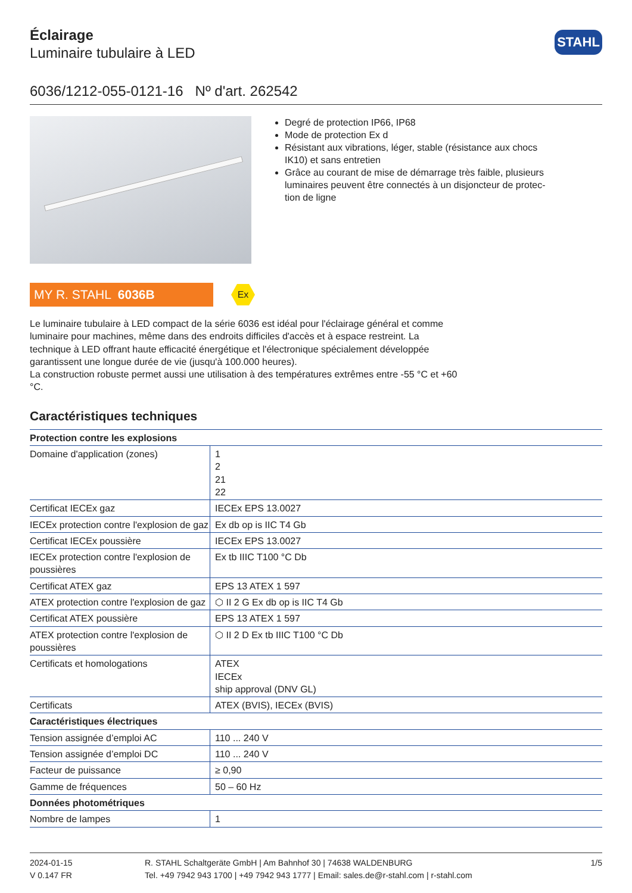Éclairage
Luminaire tubulaire à LED
STAHL
6036/1212-055-0121-16 Nº d'art. 262542
Degré de protection IP66, IP68
Mode de protection Ex d
Résistant aux vibrations, léger, stable (résistance aux chocs IK10) et sans entretien
Grâce au courant de mise de démarrage très faible, plusieurs luminaires peuvent être connectés à un disjoncteur de protec­tion de ligne
MY R. STAHL 6036B
Ex
Le luminaire tubulaire à LED compact de la série 6036 est idéal pour l'éclairage général et comme luminaire pour machines, même dans des endroits difficiles d'accès et à espace restreint. La technique à LED offrant haute efficacité énergétique et l'électronique spécialement développée garantissent une longue durée de vie (jusqu'à 100.000 heures).
La construction robuste permet aussi une utilisation à des températures extrêmes entre -55 °C et +60 °C.
Caractéristiques techniques
| Protection contre les explosions | |
| --- | --- |
| Domaine d'application (zones) | 1 2 21 22 |
| Certificat IECEx gaz | IECEx EPS 13.0027 |
| IECEx protection contre l'explosion de gaz | Ex db op is IIC T4 Gb |
| Certificat IECEx poussière | IECEx EPS 13.0027 |
| IECEx protection contre l'explosion de poussières | Ex tb IIIC T100 °C Db |
| Certificat ATEX gaz | EPS 13 ATEX 1 597 |
| ATEX protection contre l'explosion de gaz | ⬡ II 2 G Ex db op is IIC T4 Gb |
| Certificat ATEX poussière | EPS 13 ATEX 1 597 |
| ATEX protection contre l'explosion de poussières | ⬡ II 2 D Ex tb IIIC T100 °C Db |
| Certificats et homologations | ATEX IECEx ship approval (DNV GL) |
| Certificats | ATEX (BVIS), IECEx (BVIS) |
| Caractéristiques électriques | |
| Tension assignée d’emploi AC | 110 ... 240 V |
| Tension assignée d’emploi DC | 110 ... 240 V |
| Facteur de puissance | ≥ 0,90 |
| Gamme de fréquences | 50 – 60 Hz |
| Données photométriques | |
| Nombre de lampes | 1 |
2024-01-15
V 0.147 FR
R. STAHL Schaltgeräte GmbH | Am Bahnhof 30 | 74638 WALDENBURG
Tel. +49 7942 943 1700 | +49 7942 943 1777 | Email: sales.de@r-stahl.com | r-stahl.com
1/5